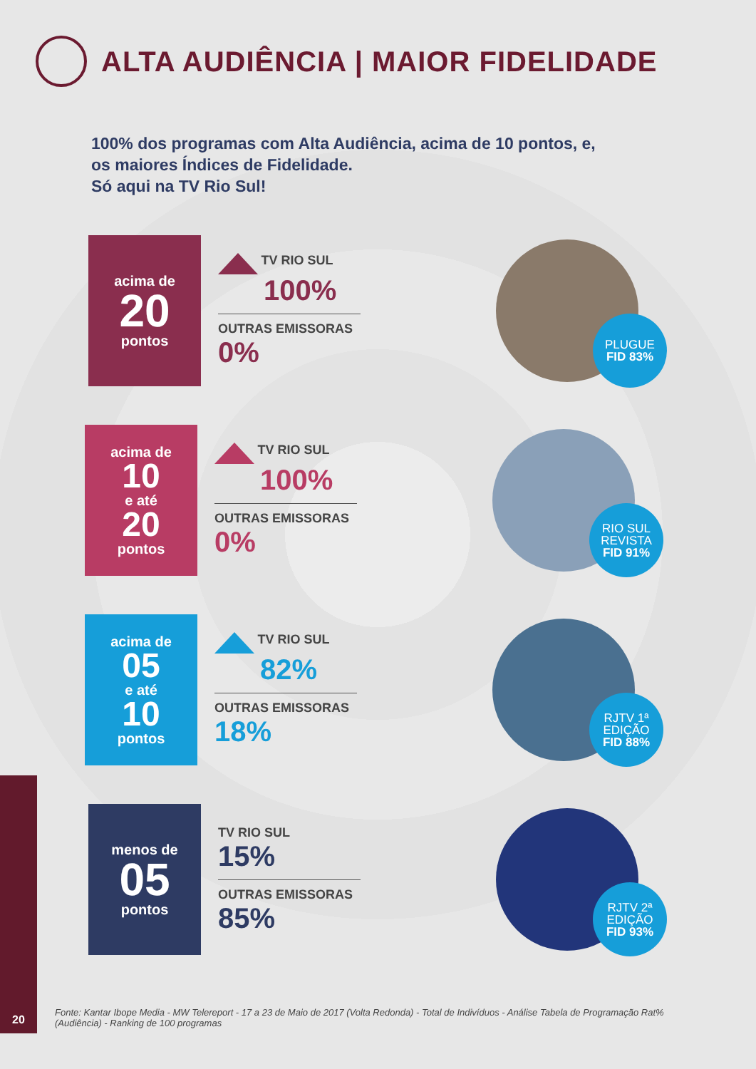ALTA AUDIÊNCIA | MAIOR FIDELIDADE
100% dos programas com Alta Audiência, acima de 10 pontos, e,
os maiores Índices de Fidelidade.
Só aqui na TV Rio Sul!
acima de
20
pontos
TV RIO SUL
100%
OUTRAS EMISSORAS 0%
PLUGUE
FID 83%
acima de
10
e até
20
pontos
TV RIO SUL
100%
OUTRAS EMISSORAS 0%
RIO SUL REVISTA
FID 91%
acima de
05
e até
10
pontos
TV RIO SUL
82%
OUTRAS EMISSORAS 18%
RJTV 1ª EDIÇÃO
FID 88%
menos de
05
pontos
TV RIO SUL
15%
OUTRAS EMISSORAS
85%
RJTV 2ª EDIÇÃO
FID 93%
20
Fonte: Kantar Ibope Media - MW Telereport - 17 a 23 de Maio de 2017 (Volta Redonda) - Total de Indivíduos - Análise Tabela de Programação Rat% (Audiência) - Ranking de 100 programas